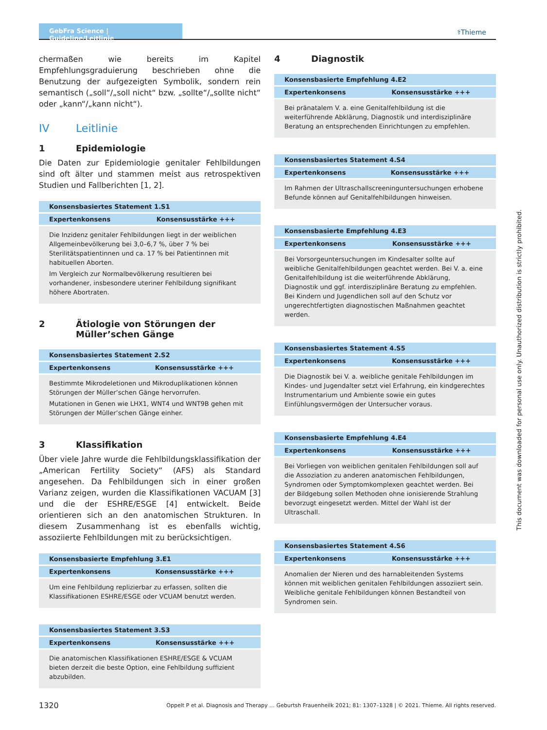GebFra Science | Guideline/Leitlinie
⚕Thieme
chermaßen wie bereits im Kapitel Empfehlungsgraduierung beschrieben ohne die Benutzung der aufgezeigten Symbolik, sondern rein semantisch („soll“/„soll nicht“ bzw. „sollte“/„sollte nicht“ oder „kann“/„kann nicht“).
IV Leitlinie
1 Epidemiologie
Die Daten zur Epidemiologie genitaler Fehlbildungen sind oft älter und stammen meist aus retrospektiven Studien und Fallberichten [1, 2].
| Konsensbasiertes Statement 1.S1 | |
| --- | --- |
| Expertenkonsens | Konsensusstärke +++ |
| Die Inzidenz genitaler Fehlbildungen liegt in der weiblichen Allgemeinbevölkerung bei 3,0–6,7 %, über 7 % bei Sterilitätspatientinnen und ca. 17 % bei Patientinnen mit habituellen Aborten. Im Vergleich zur Normalbevölkerung resultieren bei vorhandener, insbesondere uteriner Fehlbildung signifikant höhere Abortraten. | |
2 Ätiologie von Störungen der Müller’schen Gänge
| Konsensbasiertes Statement 2.S2 | |
| --- | --- |
| Expertenkonsens | Konsensusstärke +++ |
| Bestimmte Mikrodeletionen und Mikroduplikationen können Störungen der Müller’schen Gänge hervorrufen. Mutationen in Genen wie LHX1, WNT4 und WNT9B gehen mit Störungen der Müller’schen Gänge einher. | |
3 Klassifikation
Über viele Jahre wurde die Fehlbildungsklassifikation der „American Fertility Society“ (AFS) als Standard angesehen. Da Fehlbildungen sich in einer großen Varianz zeigen, wurden die Klassifikationen VACUAM [3] und die der ESHRE/ESGE [4] entwickelt. Beide orientieren sich an den anatomischen Strukturen. In diesem Zusammenhang ist es ebenfalls wichtig, assoziierte Fehlbildungen mit zu berücksichtigen.
| Konsensbasierte Empfehlung 3.E1 | |
| --- | --- |
| Expertenkonsens | Konsensusstärke +++ |
| Um eine Fehlbildung replizierbar zu erfassen, sollten die Klassifikationen ESHRE/ESGE oder VCUAM benutzt werden. | |
| Konsensbasiertes Statement 3.S3 | |
| --- | --- |
| Expertenkonsens | Konsensusstärke +++ |
| Die anatomischen Klassifikationen ESHRE/ESGE & VCUAM bieten derzeit die beste Option, eine Fehlbildung suffizient abzubilden. | |
4 Diagnostik
| Konsensbasierte Empfehlung 4.E2 | |
| --- | --- |
| Expertenkonsens | Konsensusstärke +++ |
| Bei pränatalem V. a. eine Genitalfehlbildung ist die weiterführende Abklärung, Diagnostik und interdisziplinäre Beratung an entsprechenden Einrichtungen zu empfehlen. | |
| Konsensbasiertes Statement 4.S4 | |
| --- | --- |
| Expertenkonsens | Konsensusstärke +++ |
| Im Rahmen der Ultraschallscreeninguntersuchungen erhobene Befunde können auf Genitalfehlbildungen hinweisen. | |
| Konsensbasierte Empfehlung 4.E3 | |
| --- | --- |
| Expertenkonsens | Konsensusstärke +++ |
| Bei Vorsorgeuntersuchungen im Kindesalter sollte auf weibliche Genitalfehlbildungen geachtet werden. Bei V. a. eine Genitalfehlbildung ist die weiterführende Abklärung, Diagnostik und ggf. interdisziplinäre Beratung zu empfehlen. Bei Kindern und Jugendlichen soll auf den Schutz vor ungerechtfertigten diagnostischen Maßnahmen geachtet werden. | |
| Konsensbasiertes Statement 4.S5 | |
| --- | --- |
| Expertenkonsens | Konsensusstärke +++ |
| Die Diagnostik bei V. a. weibliche genitale Fehlbildungen im Kindes- und Jugendalter setzt viel Erfahrung, ein kindgerechtes Instrumentarium und Ambiente sowie ein gutes Einfühlungsvermögen der Untersucher voraus. | |
| Konsensbasierte Empfehlung 4.E4 | |
| --- | --- |
| Expertenkonsens | Konsensusstärke +++ |
| Bei Vorliegen von weiblichen genitalen Fehlbildungen soll auf die Assoziation zu anderen anatomischen Fehlbildungen, Syndromen oder Symptomkomplexen geachtet werden. Bei der Bildgebung sollen Methoden ohne ionisierende Strahlung bevorzugt eingesetzt werden. Mittel der Wahl ist der Ultraschall. | |
| Konsensbasiertes Statement 4.S6 | |
| --- | --- |
| Expertenkonsens | Konsensusstärke +++ |
| Anomalien der Nieren und des harnableitenden Systems können mit weiblichen genitalen Fehlbildungen assoziiert sein. Weibliche genitale Fehlbildungen können Bestandteil von Syndromen sein. | |
1320 Oppelt P et al. Diagnosis and Therapy … Geburtsh Frauenheilk 2021; 81: 1307–1328 | © 2021. Thieme. All rights reserved.
This document was downloaded for personal use only. Unauthorized distribution is strictly prohibited.